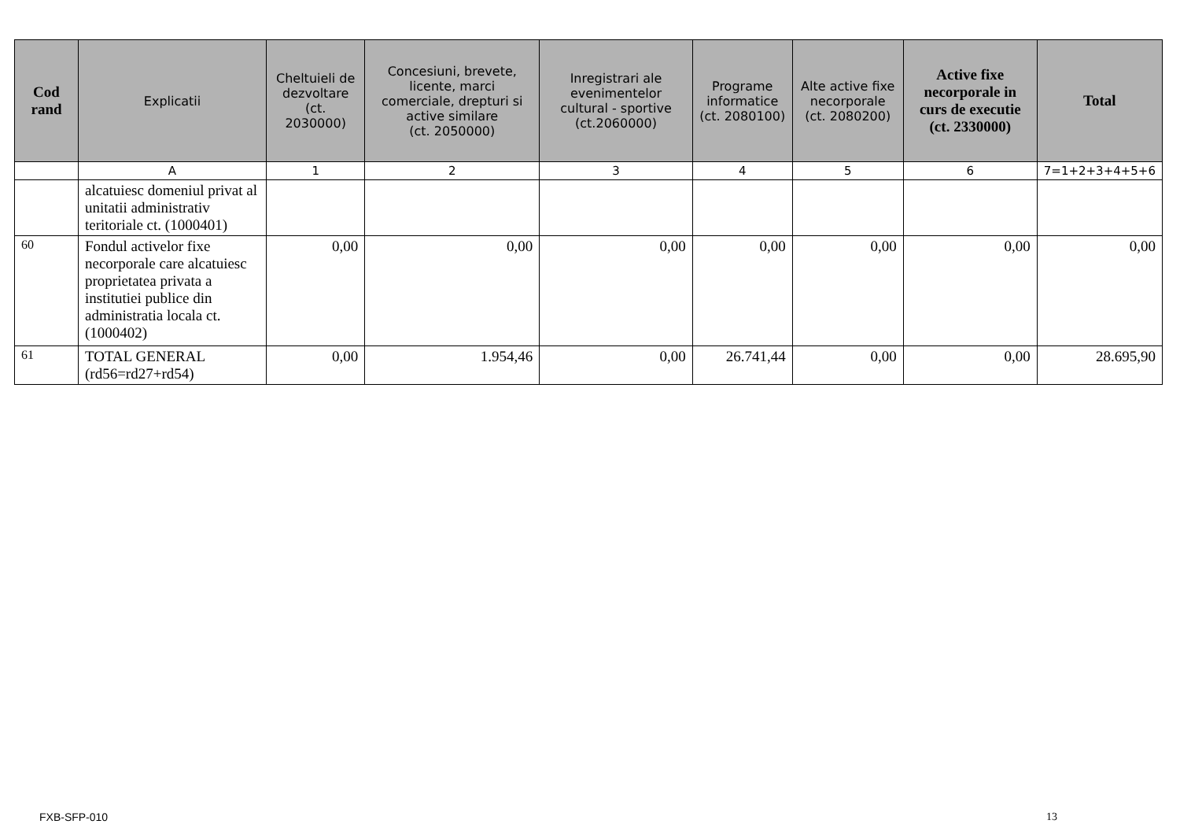| Cod rand | Explicatii | Cheltuieli de dezvoltare (ct. 2030000) | Concesiuni, brevete, licente, marci comerciale, drepturi si active similare (ct. 2050000) | Inregistrari ale evenimentelor cultural - sportive (ct.2060000) | Programe informatice (ct. 2080100) | Alte active fixe necorporale (ct. 2080200) | Active fixe necorporale in curs de executie (ct. 2330000) | Total |
| --- | --- | --- | --- | --- | --- | --- | --- | --- |
| | A | 1 | 2 | 3 | 4 | 5 | 6 | 7=1+2+3+4+5+6 |
| | alcatuiesc domeniul privat al unitatii administrativ teritoriale ct. (1000401) | | | | | | | |
| 60 | Fondul activelor fixe necorporale care alcatuiesc proprietatea privata a institutiei publice din administratia locala ct. (1000402) | 0,00 | 0,00 | 0,00 | 0,00 | 0,00 | 0,00 | 0,00 |
| 61 | TOTAL GENERAL (rd56=rd27+rd54) | 0,00 | 1.954,46 | 0,00 | 26.741,44 | 0,00 | 0,00 | 28.695,90 |
FXB-SFP-010 13